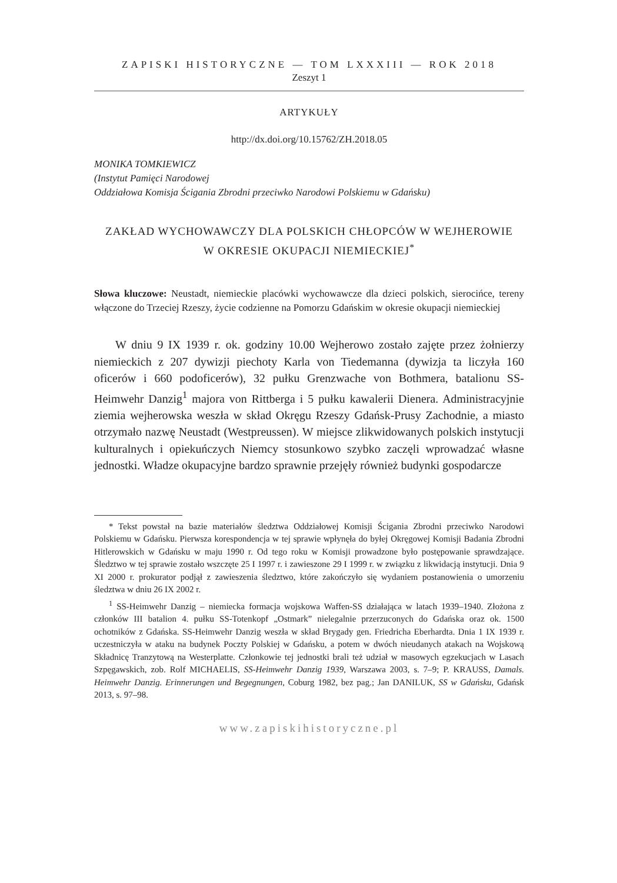ZAPISKI HISTORYCZNE — TOM LXXXIII — ROK 2018
Zeszyt 1
ARTYKUŁY
http://dx.doi.org/10.15762/ZH.2018.05
MONIKA TOMKIEWICZ
(Instytut Pamięci Narodowej
Oddziałowa Komisja Ścigania Zbrodni przeciwko Narodowi Polskiemu w Gdańsku)
ZAKŁAD WYCHOWAWCZY DLA POLSKICH CHŁOPCÓW W WEJHEROWIE
W OKRESIE OKUPACJI NIEMIECKIEJ<sup>*</sup>
Słowa kluczowe: Neustadt, niemieckie placówki wychowawcze dla dzieci polskich, sierocińce, tereny włączone do Trzeciej Rzeszy, życie codzienne na Pomorzu Gdańskim w okresie okupacji niemieckiej
W dniu 9 IX 1939 r. ok. godziny 10.00 Wejherowo zostało zajęte przez żołnierzy niemieckich z 207 dywizji piechoty Karla von Tiedemanna (dywizja ta liczyła 160 oficerów i 660 podoficerów), 32 pułku Grenzwache von Bothmera, batalionu SS-Heimwehr Danzig<sup>1</sup> majora von Rittberga i 5 pułku kawalerii Dienera. Administracyjnie ziemia wejherowska weszła w skład Okręgu Rzeszy Gdańsk-Prusy Zachodnie, a miasto otrzymało nazwę Neustadt (Westpreussen). W miejsce zlikwidowanych polskich instytucji kulturalnych i opiekuńczych Niemcy stosunkowo szybko zaczęli wprowadzać własne jednostki. Władze okupacyjne bardzo sprawnie przejęły również budynki gospodarcze
* Tekst powstał na bazie materiałów śledztwa Oddziałowej Komisji Ścigania Zbrodni przeciwko Narodowi Polskiemu w Gdańsku. Pierwsza korespondencja w tej sprawie wpłynęła do byłej Okręgowej Komisji Badania Zbrodni Hitlerowskich w Gdańsku w maju 1990 r. Od tego roku w Komisji prowadzone było postępowanie sprawdzające. Śledztwo w tej sprawie zostało wszczęte 25 I 1997 r. i zawieszone 29 I 1999 r. w związku z likwidacją instytucji. Dnia 9 XI 2000 r. prokurator podjął z zawieszenia śledztwo, które zakończyło się wydaniem postanowienia o umorzeniu śledztwa w dniu 26 IX 2002 r.
<sup>1</sup> SS-Heimwehr Danzig – niemiecka formacja wojskowa Waffen-SS działająca w latach 1939–1940. Złożona z członków III batalion 4. pułku SS-Totenkopf „Ostmark” nielegalnie przerzuconych do Gdańska oraz ok. 1500 ochotników z Gdańska. SS-Heimwehr Danzig weszła w skład Brygady gen. Friedricha Eberhardta. Dnia 1 IX 1939 r. uczestniczyła w ataku na budynek Poczty Polskiej w Gdańsku, a potem w dwóch nieudanych atakach na Wojskową Składnicę Tranzytową na Westerplatte. Członkowie tej jednostki brali też udział w masowych egzekucjach w Lasach Szpęgawskich, zob. Rolf MICHAELIS, SS-Heimwehr Danzig 1939, Warszawa 2003, s. 7–9; P. KRAUSS, Damals. Heimwehr Danzig. Erinnerungen und Begegnungen, Coburg 1982, bez pag.; Jan DANILUK, SS w Gdańsku, Gdańsk 2013, s. 97–98.
www.zapiskihistoryczne.pl